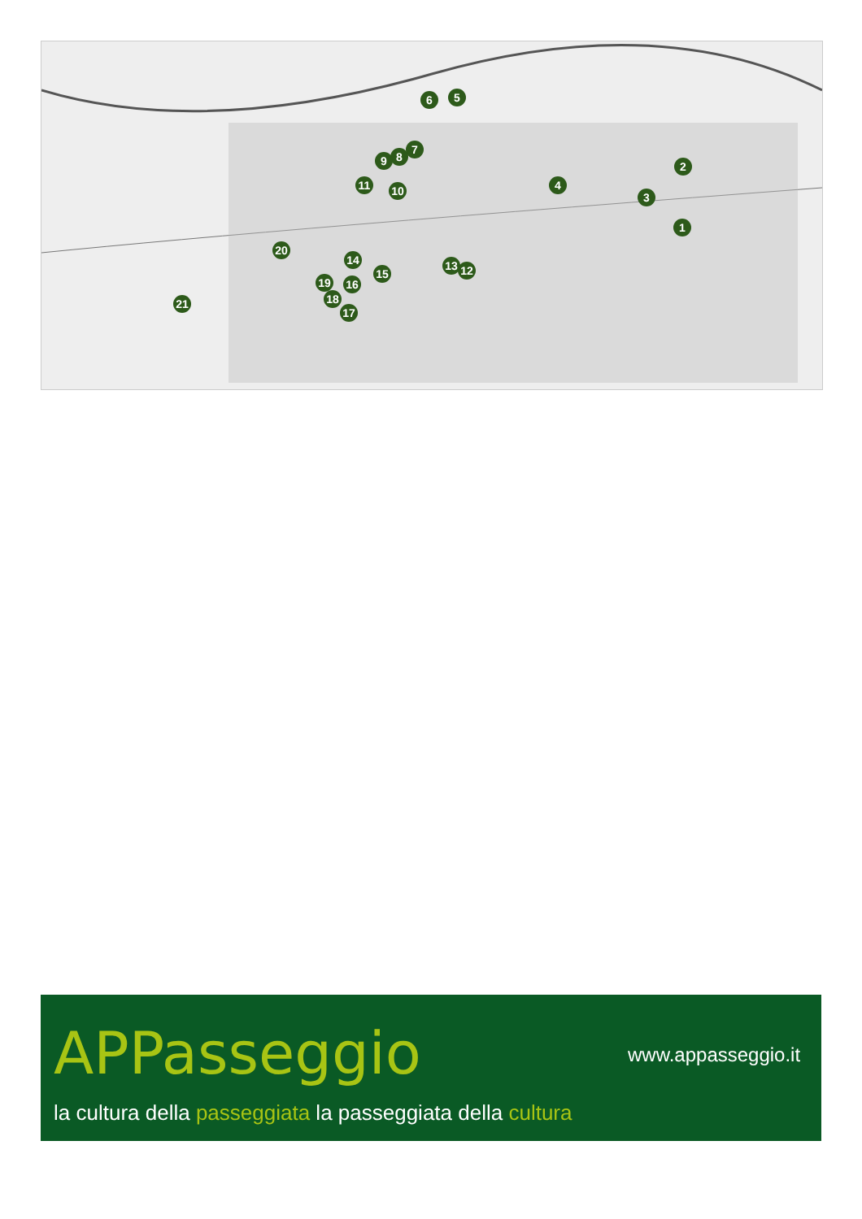1
2
3
4
5 6
7
8 9
10 11
12 13 14
15
16
17
18
19
20
21
APPasseggio www.appasseggio.it
la cultura della passeggiata la passeggiata della cultura